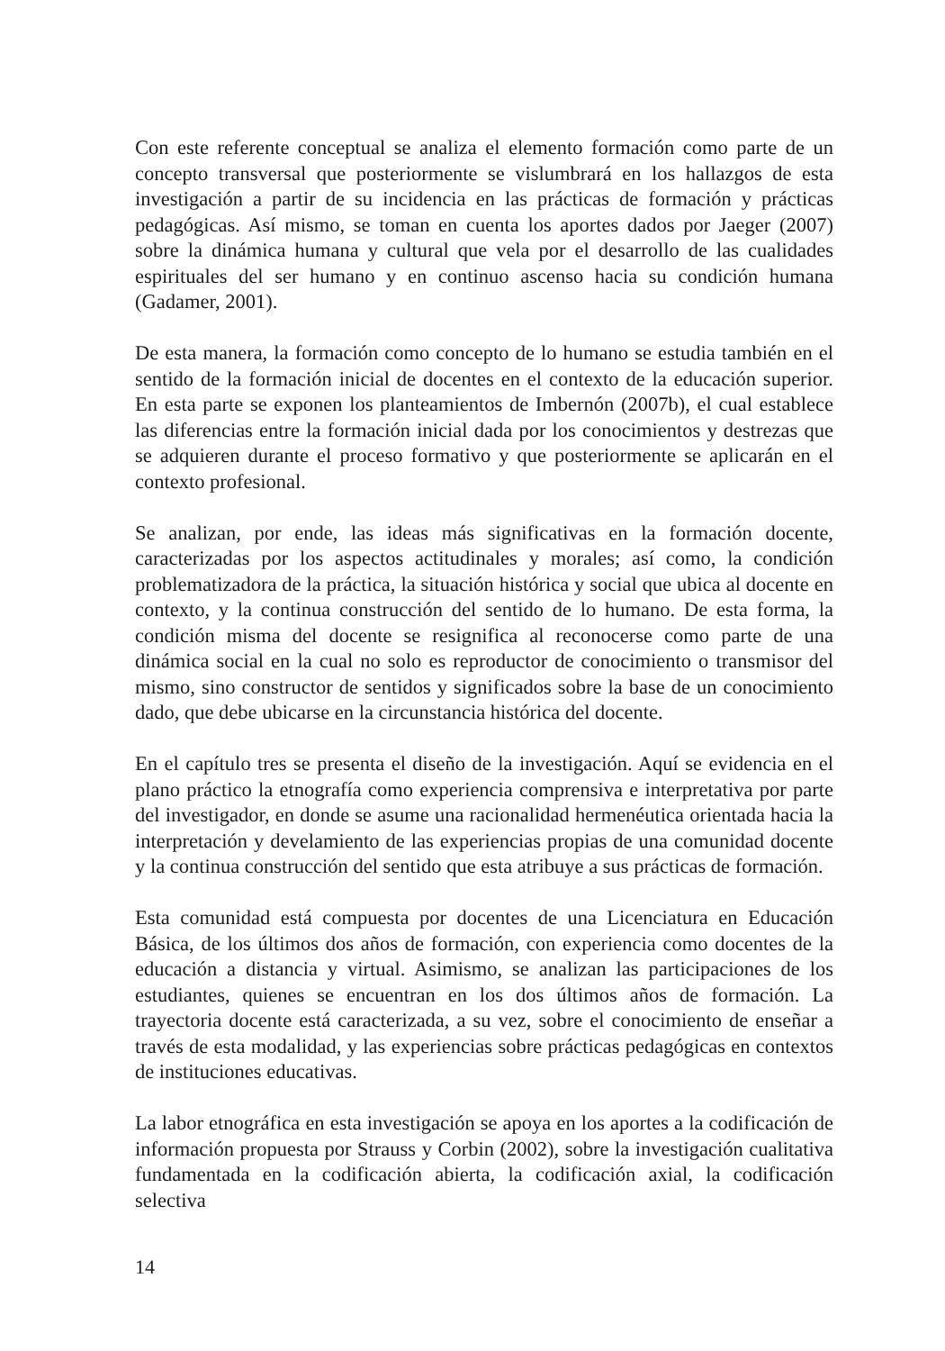Con este referente conceptual se analiza el elemento formación como parte de un concepto transversal que posteriormente se vislumbrará en los hallazgos de esta investigación a partir de su incidencia en las prácticas de formación y prácticas pedagógicas. Así mismo, se toman en cuenta los aportes dados por Jaeger (2007) sobre la dinámica humana y cultural que vela por el desarrollo de las cualidades espirituales del ser humano y en continuo ascenso hacia su condición humana (Gadamer, 2001).
De esta manera, la formación como concepto de lo humano se estudia también en el sentido de la formación inicial de docentes en el contexto de la educación superior. En esta parte se exponen los planteamientos de Imbernón (2007b), el cual establece las diferencias entre la formación inicial dada por los conocimientos y destrezas que se adquieren durante el proceso formativo y que posteriormente se aplicarán en el contexto profesional.
Se analizan, por ende, las ideas más significativas en la formación docente, caracterizadas por los aspectos actitudinales y morales; así como, la condición problematizadora de la práctica, la situación histórica y social que ubica al docente en contexto, y la continua construcción del sentido de lo humano. De esta forma, la condición misma del docente se resignifica al reconocerse como parte de una dinámica social en la cual no solo es reproductor de conocimiento o transmisor del mismo, sino constructor de sentidos y significados sobre la base de un conocimiento dado, que debe ubicarse en la circunstancia histórica del docente.
En el capítulo tres se presenta el diseño de la investigación. Aquí se evidencia en el plano práctico la etnografía como experiencia comprensiva e interpretativa por parte del investigador, en donde se asume una racionalidad hermenéutica orientada hacia la interpretación y develamiento de las experiencias propias de una comunidad docente y la continua construcción del sentido que esta atribuye a sus prácticas de formación.
Esta comunidad está compuesta por docentes de una Licenciatura en Educación Básica, de los últimos dos años de formación, con experiencia como docentes de la educación a distancia y virtual. Asimismo, se analizan las participaciones de los estudiantes, quienes se encuentran en los dos últimos años de formación. La trayectoria docente está caracterizada, a su vez, sobre el conocimiento de enseñar a través de esta modalidad, y las experiencias sobre prácticas pedagógicas en contextos de instituciones educativas.
La labor etnográfica en esta investigación se apoya en los aportes a la codificación de información propuesta por Strauss y Corbin (2002), sobre la investigación cualitativa fundamentada en la codificación abierta, la codificación axial, la codificación selectiva
14